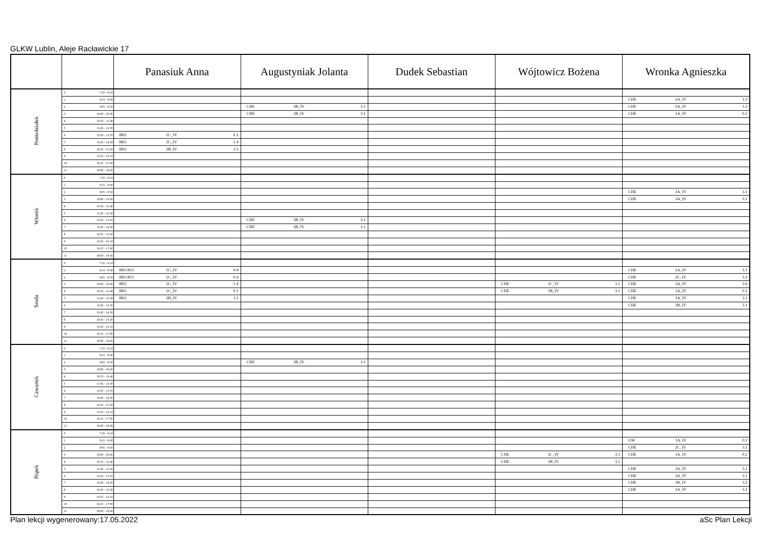GLKW Lublin, Aleje Racławickie 17
| | | Panasiuk Anna | Augustyniak Jolanta | Dudek Sebastian | Wójtowicz Bożena | Wronka Agnieszka |
| --- | --- | --- | --- | --- | --- | --- |
| Poniedziałek | 0 7:25 - 8:10 | | | | | |
| | 1 8:15 - 9:00 | | | | | CHE 2A_IV 1.3 |
| | 2 9:05 - 9:50 | | CHE 3B_IV 3.1 | | | CHE 2A_IV 1.3 |
| | 3 10:00 - 10:45 | | CHE 3B_IV 3.1 | | | CHE 1A_IV 0.2 |
| | 4 10:55 - 11:40 | | | | | |
| | 5 11:45 - 12:30 | | | | | |
| | 6 12:50 - 13:35 | BIO 1C_IV 0.1 | | | | |
| | 7 13:45 - 14:30 | BIO 2C_IV 1.4 | | | | |
| | 8 14:35 - 15:20 | BIO 2B_IV 1.5 | | | | |
| | 9 15:25 - 16:10 | | | | | |
| | 10 16:15 - 17:00 | | | | | |
| | 11 18:00 - 18:45 | | | | | |
| Wtorek | 0 7:25 - 8:10 | | | | | |
| | 1 8:15 - 9:00 | | | | | |
| | 2 9:05 - 9:50 | | | | | CHE 3A_IV 3.1 |
| | 3 10:00 - 10:45 | | | | | CHE 3A_IV 3.1 |
| | 4 10:55 - 11:40 | | | | | |
| | 5 11:45 - 12:30 | | | | | |
| | 6 12:50 - 13:35 | | CHE 3B_IV 3.1 | | | |
| | 7 13:45 - 14:30 | | CHE 3B_IV 3.1 | | | |
| | 8 14:35 - 15:20 | | | | | |
| | 9 15:25 - 16:10 | | | | | |
| | 10 16:15 - 17:00 | | | | | |
| | 11 18:00 - 18:45 | | | | | |
| Środa | 0 7:25 - 8:10 | | | | | |
| | 1 8:15 - 9:00 | BIO R11 1C_IV 0.4 | | | | CHE 2A_IV 3.1 |
| | 2 9:05 - 9:50 | BIO R11 1C_IV 0.4 | | | | CHE 2C_IV 3.1 |
| | 3 10:00 - 10:45 | BIO 2C_IV 1.4 | | | CHE 1C_IV 3.1 | CHE 3A_IV 3.6 |
| | 4 10:55 - 11:40 | BIO 1C_IV 0.1 | | | CHE 1B_IV 3.1 | CHE 1A_IV 0.2 |
| | 5 11:45 - 12:30 | BIO 2B_IV 1.5 | | | | CHE 1A_IV 3.1 |
| | 6 12:50 - 13:35 | | | | | CHE 2B_IV 3.1 |
| | 7 13:45 - 14:30 | | | | | |
| | 8 14:35 - 15:20 | | | | | |
| | 9 15:25 - 16:10 | | | | | |
| | 10 16:15 - 17:00 | | | | | |
| | 11 18:00 - 18:45 | | | | | |
| Czwartek | 0 7:25 - 8:10 | | | | | |
| | 1 8:15 - 9:00 | | | | | |
| | 2 9:05 - 9:50 | | CHE 3B_IV 3.1 | | | |
| | 3 10:00 - 10:45 | | | | | |
| | 4 10:55 - 11:40 | | | | | |
| | 5 11:45 - 12:30 | | | | | |
| | 6 12:50 - 13:35 | | | | | |
| | 7 13:45 - 14:30 | | | | | |
| | 8 14:35 - 15:20 | | | | | |
| | 9 15:25 - 16:10 | | | | | |
| | 10 16:15 - 17:00 | | | | | |
| | 11 18:00 - 18:45 | | | | | |
| Piątek | 0 7:25 - 8:10 | | | | | |
| | 1 8:15 - 9:00 | | | | | GW 1A_IV 0.2 |
| | 2 9:05 - 9:50 | | | | | CHE 2C_IV 3.1 |
| | 3 10:00 - 10:45 | | | | CHE 1C_IV 3.1 | CHE 1A_IV 0.2 |
| | 4 10:55 - 11:40 | | | | CHE 1B_IV 3.1 | |
| | 5 11:45 - 12:30 | | | | | CHE 3A_IV 3.1 |
| | 6 12:50 - 13:35 | | | | | CHE 3A_IV 3.1 |
| | 7 13:45 - 14:30 | | | | | CHE 2B_IV 3.1 |
| | 8 14:35 - 15:20 | | | | | CHE 2A_IV 3.1 |
| | 9 15:25 - 16:10 | | | | | |
| | 10 16:15 - 17:00 | | | | | |
| | 11 18:00 - 18:45 | | | | | |
Plan lekcji wygenerowany:17.05.2022 aSc Plan Lekcji